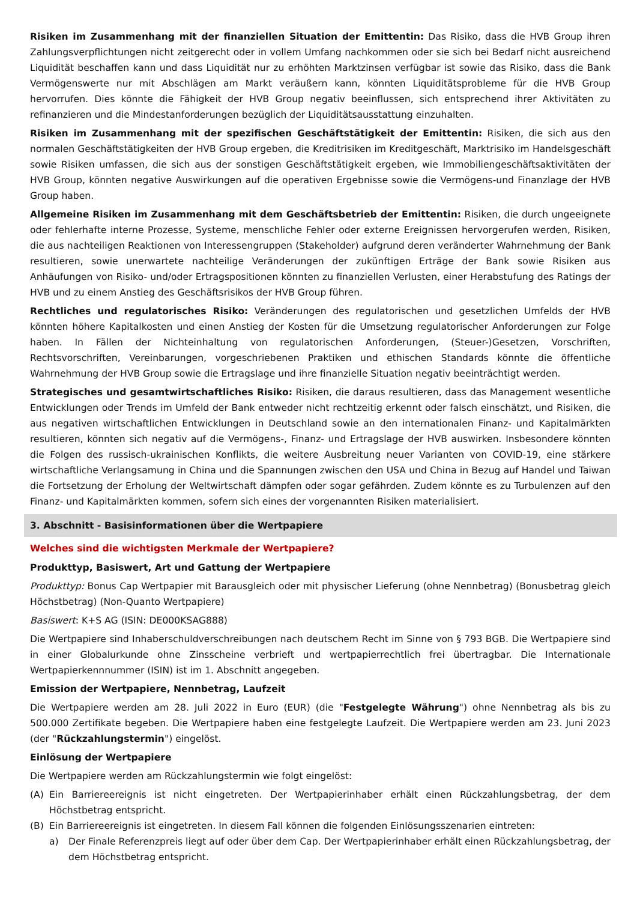Risiken im Zusammenhang mit der finanziellen Situation der Emittentin: Das Risiko, dass die HVB Group ihren Zahlungsverpflichtungen nicht zeitgerecht oder in vollem Umfang nachkommen oder sie sich bei Bedarf nicht ausreichend Liquidität beschaffen kann und dass Liquidität nur zu erhöhten Marktzinsen verfügbar ist sowie das Risiko, dass die Bank Vermögenswerte nur mit Abschlägen am Markt veräußern kann, könnten Liquiditätsprobleme für die HVB Group hervorrufen. Dies könnte die Fähigkeit der HVB Group negativ beeinflussen, sich entsprechend ihrer Aktivitäten zu refinanzieren und die Mindestanforderungen bezüglich der Liquiditätsausstattung einzuhalten.
Risiken im Zusammenhang mit der spezifischen Geschäftstätigkeit der Emittentin: Risiken, die sich aus den normalen Geschäftstätigkeiten der HVB Group ergeben, die Kreditrisiken im Kreditgeschäft, Marktrisiko im Handelsgeschäft sowie Risiken umfassen, die sich aus der sonstigen Geschäftstätigkeit ergeben, wie Immobiliengeschäftsaktivitäten der HVB Group, könnten negative Auswirkungen auf die operativen Ergebnisse sowie die Vermögens-und Finanzlage der HVB Group haben.
Allgemeine Risiken im Zusammenhang mit dem Geschäftsbetrieb der Emittentin: Risiken, die durch ungeeignete oder fehlerhafte interne Prozesse, Systeme, menschliche Fehler oder externe Ereignissen hervorgerufen werden, Risiken, die aus nachteiligen Reaktionen von Interessengruppen (Stakeholder) aufgrund deren veränderter Wahrnehmung der Bank resultieren, sowie unerwartete nachteilige Veränderungen der zukünftigen Erträge der Bank sowie Risiken aus Anhäufungen von Risiko- und/oder Ertragspositionen könnten zu finanziellen Verlusten, einer Herabstufung des Ratings der HVB und zu einem Anstieg des Geschäftsrisikos der HVB Group führen.
Rechtliches und regulatorisches Risiko: Veränderungen des regulatorischen und gesetzlichen Umfelds der HVB könnten höhere Kapitalkosten und einen Anstieg der Kosten für die Umsetzung regulatorischer Anforderungen zur Folge haben. In Fällen der Nichteinhaltung von regulatorischen Anforderungen, (Steuer-)Gesetzen, Vorschriften, Rechtsvorschriften, Vereinbarungen, vorgeschriebenen Praktiken und ethischen Standards könnte die öffentliche Wahrnehmung der HVB Group sowie die Ertragslage und ihre finanzielle Situation negativ beeinträchtigt werden.
Strategisches und gesamtwirtschaftliches Risiko: Risiken, die daraus resultieren, dass das Management wesentliche Entwicklungen oder Trends im Umfeld der Bank entweder nicht rechtzeitig erkennt oder falsch einschätzt, und Risiken, die aus negativen wirtschaftlichen Entwicklungen in Deutschland sowie an den internationalen Finanz- und Kapitalmärkten resultieren, könnten sich negativ auf die Vermögens-, Finanz- und Ertragslage der HVB auswirken. Insbesondere könnten die Folgen des russisch-ukrainischen Konflikts, die weitere Ausbreitung neuer Varianten von COVID-19, eine stärkere wirtschaftliche Verlangsamung in China und die Spannungen zwischen den USA und China in Bezug auf Handel und Taiwan die Fortsetzung der Erholung der Weltwirtschaft dämpfen oder sogar gefährden. Zudem könnte es zu Turbulenzen auf den Finanz- und Kapitalmärkten kommen, sofern sich eines der vorgenannten Risiken materialisiert.
3. Abschnitt - Basisinformationen über die Wertpapiere
Welches sind die wichtigsten Merkmale der Wertpapiere?
Produkttyp, Basiswert, Art und Gattung der Wertpapiere
Produkttyp: Bonus Cap Wertpapier mit Barausgleich oder mit physischer Lieferung (ohne Nennbetrag) (Bonusbetrag gleich Höchstbetrag) (Non-Quanto Wertpapiere)
Basiswert: K+S AG (ISIN: DE000KSAG888)
Die Wertpapiere sind Inhaberschuldverschreibungen nach deutschem Recht im Sinne von § 793 BGB. Die Wertpapiere sind in einer Globalurkunde ohne Zinsscheine verbrieft und wertpapierrechtlich frei übertragbar. Die Internationale Wertpapierkennnummer (ISIN) ist im 1. Abschnitt angegeben.
Emission der Wertpapiere, Nennbetrag, Laufzeit
Die Wertpapiere werden am 28. Juli 2022 in Euro (EUR) (die "Festgelegte Währung") ohne Nennbetrag als bis zu 500.000 Zertifikate begeben. Die Wertpapiere haben eine festgelegte Laufzeit. Die Wertpapiere werden am 23. Juni 2023 (der "Rückzahlungstermin") eingelöst.
Einlösung der Wertpapiere
Die Wertpapiere werden am Rückzahlungstermin wie folgt eingelöst:
(A) Ein Barriereereignis ist nicht eingetreten. Der Wertpapierinhaber erhält einen Rückzahlungsbetrag, der dem Höchstbetrag entspricht.
(B) Ein Barriereereignis ist eingetreten. In diesem Fall können die folgenden Einlösungsszenarien eintreten:
a) Der Finale Referenzpreis liegt auf oder über dem Cap. Der Wertpapierinhaber erhält einen Rückzahlungsbetrag, der dem Höchstbetrag entspricht.